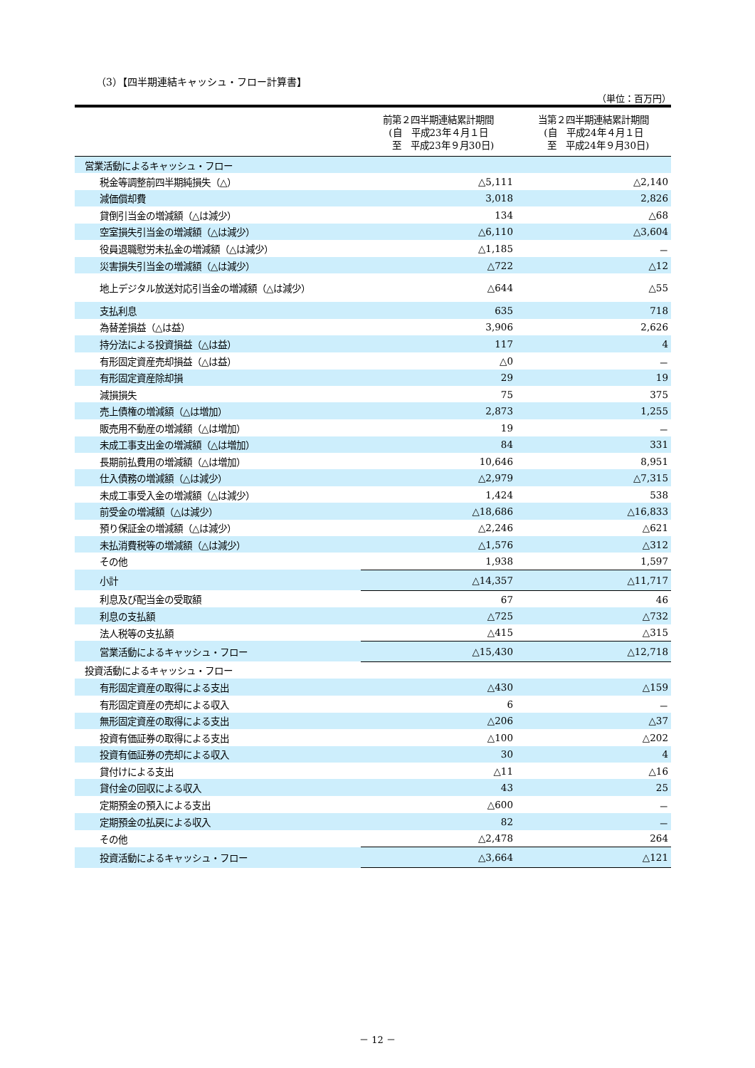（3）【四半期連結キャッシュ・フロー計算書】
（単位：百万円）
| | 前第２四半期連結累計期間 (自 平成23年４月１日 至 平成23年９月30日) | 当第２四半期連結累計期間 (自 平成24年４月１日 至 平成24年９月30日) |
| --- | --- | --- |
| 営業活動によるキャッシュ・フロー | | |
| 税金等調整前四半期純損失（△） | △5,111 | △2,140 |
| 減価償却費 | 3,018 | 2,826 |
| 貸倒引当金の増減額（△は減少） | 134 | △68 |
| 空室損失引当金の増減額（△は減少） | △6,110 | △3,604 |
| 役員退職慰労未払金の増減額（△は減少） | △1,185 | － |
| 災害損失引当金の増減額（△は減少） | △722 | △12 |
| 地上デジタル放送対応引当金の増減額（△は減少） | △644 | △55 |
| 支払利息 | 635 | 718 |
| 為替差損益（△は益） | 3,906 | 2,626 |
| 持分法による投資損益（△は益） | 117 | 4 |
| 有形固定資産売却損益（△は益） | △0 | － |
| 有形固定資産除却損 | 29 | 19 |
| 減損損失 | 75 | 375 |
| 売上債権の増減額（△は増加） | 2,873 | 1,255 |
| 販売用不動産の増減額（△は増加） | 19 | － |
| 未成工事支出金の増減額（△は増加） | 84 | 331 |
| 長期前払費用の増減額（△は増加） | 10,646 | 8,951 |
| 仕入債務の増減額（△は減少） | △2,979 | △7,315 |
| 未成工事受入金の増減額（△は減少） | 1,424 | 538 |
| 前受金の増減額（△は減少） | △18,686 | △16,833 |
| 預り保証金の増減額（△は減少） | △2,246 | △621 |
| 未払消費税等の増減額（△は減少） | △1,576 | △312 |
| その他 | 1,938 | 1,597 |
| 小計 | △14,357 | △11,717 |
| 利息及び配当金の受取額 | 67 | 46 |
| 利息の支払額 | △725 | △732 |
| 法人税等の支払額 | △415 | △315 |
| 営業活動によるキャッシュ・フロー | △15,430 | △12,718 |
| 投資活動によるキャッシュ・フロー | | |
| 有形固定資産の取得による支出 | △430 | △159 |
| 有形固定資産の売却による収入 | 6 | － |
| 無形固定資産の取得による支出 | △206 | △37 |
| 投資有価証券の取得による支出 | △100 | △202 |
| 投資有価証券の売却による収入 | 30 | 4 |
| 貸付けによる支出 | △11 | △16 |
| 貸付金の回収による収入 | 43 | 25 |
| 定期預金の預入による支出 | △600 | － |
| 定期預金の払戻による収入 | 82 | － |
| その他 | △2,478 | 264 |
| 投資活動によるキャッシュ・フロー | △3,664 | △121 |
－ 12 －